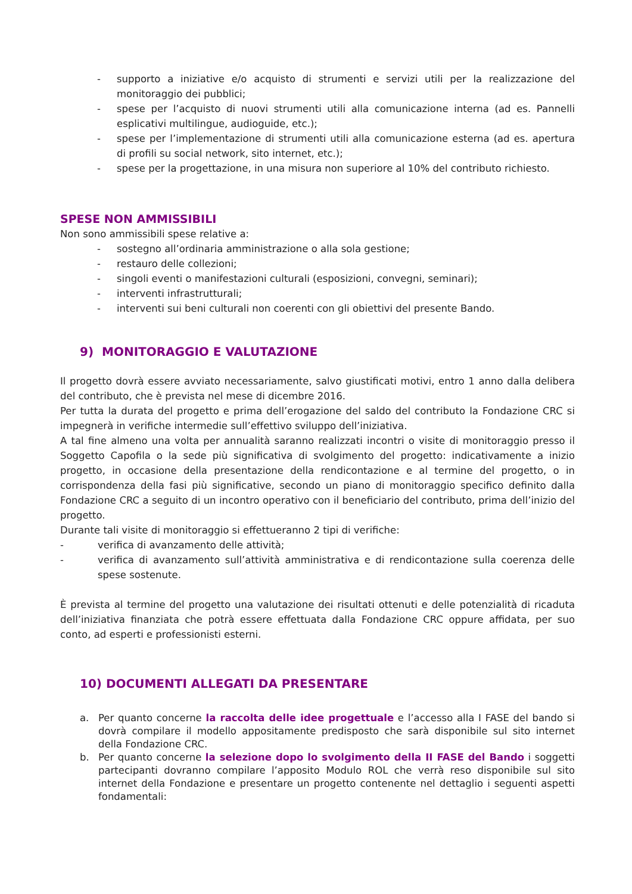- supporto a iniziative e/o acquisto di strumenti e servizi utili per la realizzazione del monitoraggio dei pubblici;
- spese per l’acquisto di nuovi strumenti utili alla comunicazione interna (ad es. Pannelli esplicativi multilingue, audioguide, etc.);
- spese per l’implementazione di strumenti utili alla comunicazione esterna (ad es. apertura di profili su social network, sito internet, etc.);
- spese per la progettazione, in una misura non superiore al 10% del contributo richiesto.
SPESE NON AMMISSIBILI
Non sono ammissibili spese relative a:
- sostegno all’ordinaria amministrazione o alla sola gestione;
- restauro delle collezioni;
- singoli eventi o manifestazioni culturali (esposizioni, convegni, seminari);
- interventi infrastrutturali;
- interventi sui beni culturali non coerenti con gli obiettivi del presente Bando.
9) MONITORAGGIO E VALUTAZIONE
Il progetto dovrà essere avviato necessariamente, salvo giustificati motivi, entro 1 anno dalla delibera del contributo, che è prevista nel mese di dicembre 2016.
Per tutta la durata del progetto e prima dell’erogazione del saldo del contributo la Fondazione CRC si impegnerà in verifiche intermedie sull’effettivo sviluppo dell’iniziativa.
A tal fine almeno una volta per annualità saranno realizzati incontri o visite di monitoraggio presso il Soggetto Capofila o la sede più significativa di svolgimento del progetto: indicativamente a inizio progetto, in occasione della presentazione della rendicontazione e al termine del progetto, o in corrispondenza della fasi più significative, secondo un piano di monitoraggio specifico definito dalla Fondazione CRC a seguito di un incontro operativo con il beneficiario del contributo, prima dell’inizio del progetto.
Durante tali visite di monitoraggio si effettueranno 2 tipi di verifiche:
- verifica di avanzamento delle attività;
- verifica di avanzamento sull’attività amministrativa e di rendicontazione sulla coerenza delle spese sostenute.
È prevista al termine del progetto una valutazione dei risultati ottenuti e delle potenzialità di ricaduta dell’iniziativa finanziata che potrà essere effettuata dalla Fondazione CRC oppure affidata, per suo conto, ad esperti e professionisti esterni.
10) DOCUMENTI ALLEGATI DA PRESENTARE
a. Per quanto concerne la raccolta delle idee progettuale e l’accesso alla I FASE del bando si dovrà compilare il modello appositamente predisposto che sarà disponibile sul sito internet della Fondazione CRC.
b. Per quanto concerne la selezione dopo lo svolgimento della II FASE del Bando i soggetti partecipanti dovranno compilare l’apposito Modulo ROL che verrà reso disponibile sul sito internet della Fondazione e presentare un progetto contenente nel dettaglio i seguenti aspetti fondamentali: